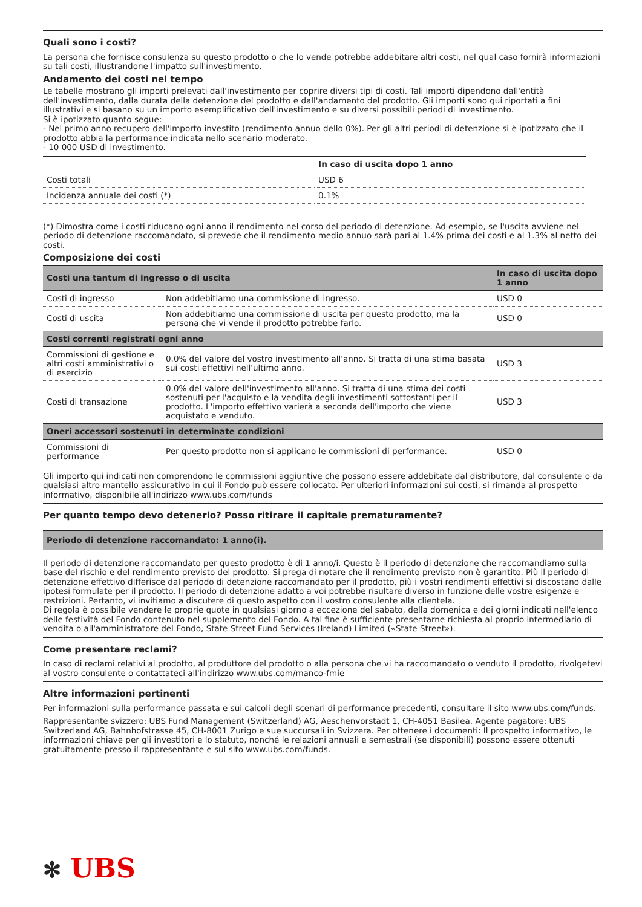Quali sono i costi?
La persona che fornisce consulenza su questo prodotto o che lo vende potrebbe addebitare altri costi, nel qual caso fornirà informazioni su tali costi, illustrandone l'impatto sull'investimento.
Andamento dei costi nel tempo
Le tabelle mostrano gli importi prelevati dall'investimento per coprire diversi tipi di costi. Tali importi dipendono dall'entità dell'investimento, dalla durata della detenzione del prodotto e dall'andamento del prodotto. Gli importi sono qui riportati a fini illustrativi e si basano su un importo esemplificativo dell'investimento e su diversi possibili periodi di investimento.
Si è ipotizzato quanto segue:
- Nel primo anno recupero dell'importo investito (rendimento annuo dello 0%). Per gli altri periodi di detenzione si è ipotizzato che il prodotto abbia la performance indicata nello scenario moderato.
- 10 000 USD di investimento.
| | In caso di uscita dopo 1 anno |
| --- | --- |
| Costi totali | USD 6 |
| Incidenza annuale dei costi (*) | 0.1% |
(*) Dimostra come i costi riducano ogni anno il rendimento nel corso del periodo di detenzione. Ad esempio, se l'uscita avviene nel periodo di detenzione raccomandato, si prevede che il rendimento medio annuo sarà pari al 1.4% prima dei costi e al 1.3% al netto dei costi.
Composizione dei costi
| Costi una tantum di ingresso o di uscita | | In caso di uscita dopo 1 anno |
| --- | --- | --- |
| Costi di ingresso | Non addebitiamo una commissione di ingresso. | USD 0 |
| Costi di uscita | Non addebitiamo una commissione di uscita per questo prodotto, ma la persona che vi vende il prodotto potrebbe farlo. | USD 0 |
| Costi correnti registrati ogni anno | | |
| Commissioni di gestione e altri costi amministrativi o di esercizio | 0.0% del valore del vostro investimento all'anno. Si tratta di una stima basata sui costi effettivi nell'ultimo anno. | USD 3 |
| Costi di transazione | 0.0% del valore dell'investimento all'anno. Si tratta di una stima dei costi sostenuti per l'acquisto e la vendita degli investimenti sottostanti per il prodotto. L'importo effettivo varierà a seconda dell'importo che viene acquistato e venduto. | USD 3 |
| Oneri accessori sostenuti in determinate condizioni | | |
| Commissioni di performance | Per questo prodotto non si applicano le commissioni di performance. | USD 0 |
Gli importo qui indicati non comprendono le commissioni aggiuntive che possono essere addebitate dal distributore, dal consulente o da qualsiasi altro mantello assicurativo in cui il Fondo può essere collocato. Per ulteriori informazioni sui costi, si rimanda al prospetto informativo, disponibile all'indirizzo www.ubs.com/funds
Per quanto tempo devo detenerlo? Posso ritirare il capitale prematuramente?
| Periodo di detenzione raccomandato: 1 anno(i). |
| --- |
Il periodo di detenzione raccomandato per questo prodotto è di 1 anno/i. Questo è il periodo di detenzione che raccomandiamo sulla base del rischio e del rendimento previsto del prodotto. Si prega di notare che il rendimento previsto non è garantito. Più il periodo di detenzione effettivo differisce dal periodo di detenzione raccomandato per il prodotto, più i vostri rendimenti effettivi si discostano dalle ipotesi formulate per il prodotto. Il periodo di detenzione adatto a voi potrebbe risultare diverso in funzione delle vostre esigenze e restrizioni. Pertanto, vi invitiamo a discutere di questo aspetto con il vostro consulente alla clientela.
Di regola è possibile vendere le proprie quote in qualsiasi giorno a eccezione del sabato, della domenica e dei giorni indicati nell'elenco delle festività del Fondo contenuto nel supplemento del Fondo. A tal fine è sufficiente presentarne richiesta al proprio intermediario di vendita o all'amministratore del Fondo, State Street Fund Services (Ireland) Limited («State Street»).
Come presentare reclami?
In caso di reclami relativi al prodotto, al produttore del prodotto o alla persona che vi ha raccomandato o venduto il prodotto, rivolgetevi al vostro consulente o contattateci all'indirizzo www.ubs.com/manco-fmie
Altre informazioni pertinenti
Per informazioni sulla performance passata e sui calcoli degli scenari di performance precedenti, consultare il sito www.ubs.com/funds.
Rappresentante svizzero: UBS Fund Management (Switzerland) AG, Aeschenvorstadt 1, CH-4051 Basilea. Agente pagatore: UBS Switzerland AG, Bahnhofstrasse 45, CH-8001 Zurigo e sue succursali in Svizzera. Per ottenere i documenti: Il prospetto informativo, le informazioni chiave per gli investitori e lo statuto, nonché le relazioni annuali e semestrali (se disponibili) possono essere ottenuti gratuitamente presso il rappresentante e sul sito www.ubs.com/funds.
✻ UBS